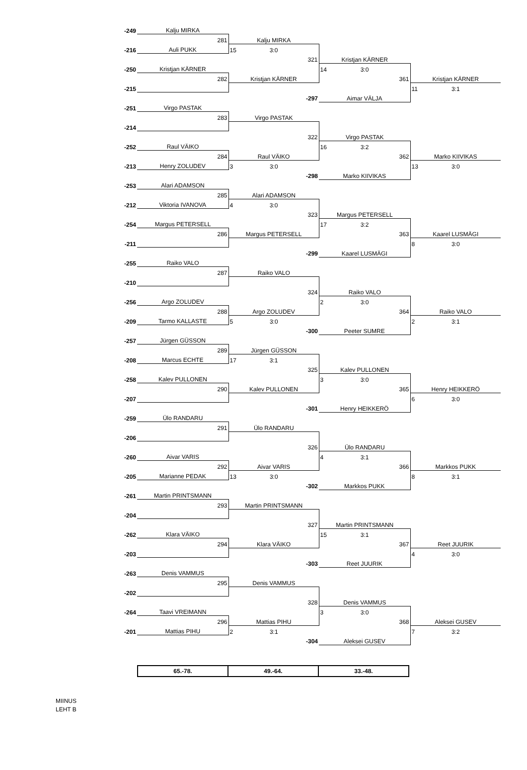| -249 | Kalju MIRKA | | | |
| | 281 | Kalju MIRKA | | |
| -216 | Auli PUKK | 15 3:0 | | |
| | | 321 | Kristjan KÄRNER | |
| -250 | Kristjan KÄRNER | | 14 3:0 | |
| | 282 | Kristjan KÄRNER | 361 | Kristjan KÄRNER |
| -215 | | | | 11 3:1 |
| | | -297 | Aimar VÄLJA | |
| -251 | Virgo PASTAK | | | |
| | 283 | Virgo PASTAK | | |
| -214 | | | | |
| | | 322 | Virgo PASTAK | |
| -252 | Raul VÄIKO | | 16 3:2 | |
| | 284 | Raul VÄIKO | 362 | Marko KIIVIKAS |
| -213 | Henry ZOLUDEV | 3 3:0 | | 13 3:0 |
| | | -298 | Marko KIIVIKAS | |
| -253 | Alari ADAMSON | | | |
| | 285 | Alari ADAMSON | | |
| -212 | Viktoria IVANOVA | 4 3:0 | | |
| | | 323 | Margus PETERSELL | |
| -254 | Margus PETERSELL | | 17 3:2 | |
| | 286 | Margus PETERSELL | 363 | Kaarel LUSMÄGI |
| -211 | | | | 8 3:0 |
| | | -299 | Kaarel LUSMÄGI | |
| -255 | Raiko VALO | | | |
| | 287 | Raiko VALO | | |
| -210 | | | | |
| | | 324 | Raiko VALO | |
| -256 | Argo ZOLUDEV | | 2 3:0 | |
| | 288 | Argo ZOLUDEV | 364 | Raiko VALO |
| -209 | Tarmo KALLASTE | 5 3:0 | | 2 3:1 |
| | | -300 | Peeter SUMRE | |
| -257 | Jürgen GÜSSON | | | |
| | 289 | Jürgen GÜSSON | | |
| -208 | Marcus ECHTE | 17 3:1 | | |
| | | 325 | Kalev PULLONEN | |
| -258 | Kalev PULLONEN | | 3 3:0 | |
| | 290 | Kalev PULLONEN | 365 | Henry HEIKKERÖ |
| -207 | | | | 6 3:0 |
| | | -301 | Henry HEIKKERÖ | |
| -259 | Ülo RANDARU | | | |
| | 291 | Ülo RANDARU | | |
| -206 | | | | |
| | | 326 | Ülo RANDARU | |
| -260 | Aivar VARIS | | 4 3:1 | |
| | 292 | Aivar VARIS | 366 | Markkos PUKK |
| -205 | Marianne PEDAK | 13 3:0 | | 8 3:1 |
| | | -302 | Markkos PUKK | |
| -261 | Martin PRINTSMANN | | | |
| | 293 | Martin PRINTSMANN | | |
| -204 | | | | |
| | | 327 | Martin PRINTSMANN | |
| -262 | Klara VÄIKO | | 15 3:1 | |
| | 294 | Klara VÄIKO | 367 | Reet JUURIK |
| -203 | | | | 4 3:0 |
| | | -303 | Reet JUURIK | |
| -263 | Denis VAMMUS | | | |
| | 295 | Denis VAMMUS | | |
| -202 | | | | |
| | | 328 | Denis VAMMUS | |
| -264 | Taavi VREIMANN | | 3 3:0 | |
| | 296 | Mattias PIHU | 368 | Aleksei GUSEV |
| -201 | Mattias PIHU | 2 3:1 | | 7 3:2 |
| | | -304 | Aleksei GUSEV | |
| 65.-78. | 49.-64. | 33.-48. |
MIINUS
LEHT B